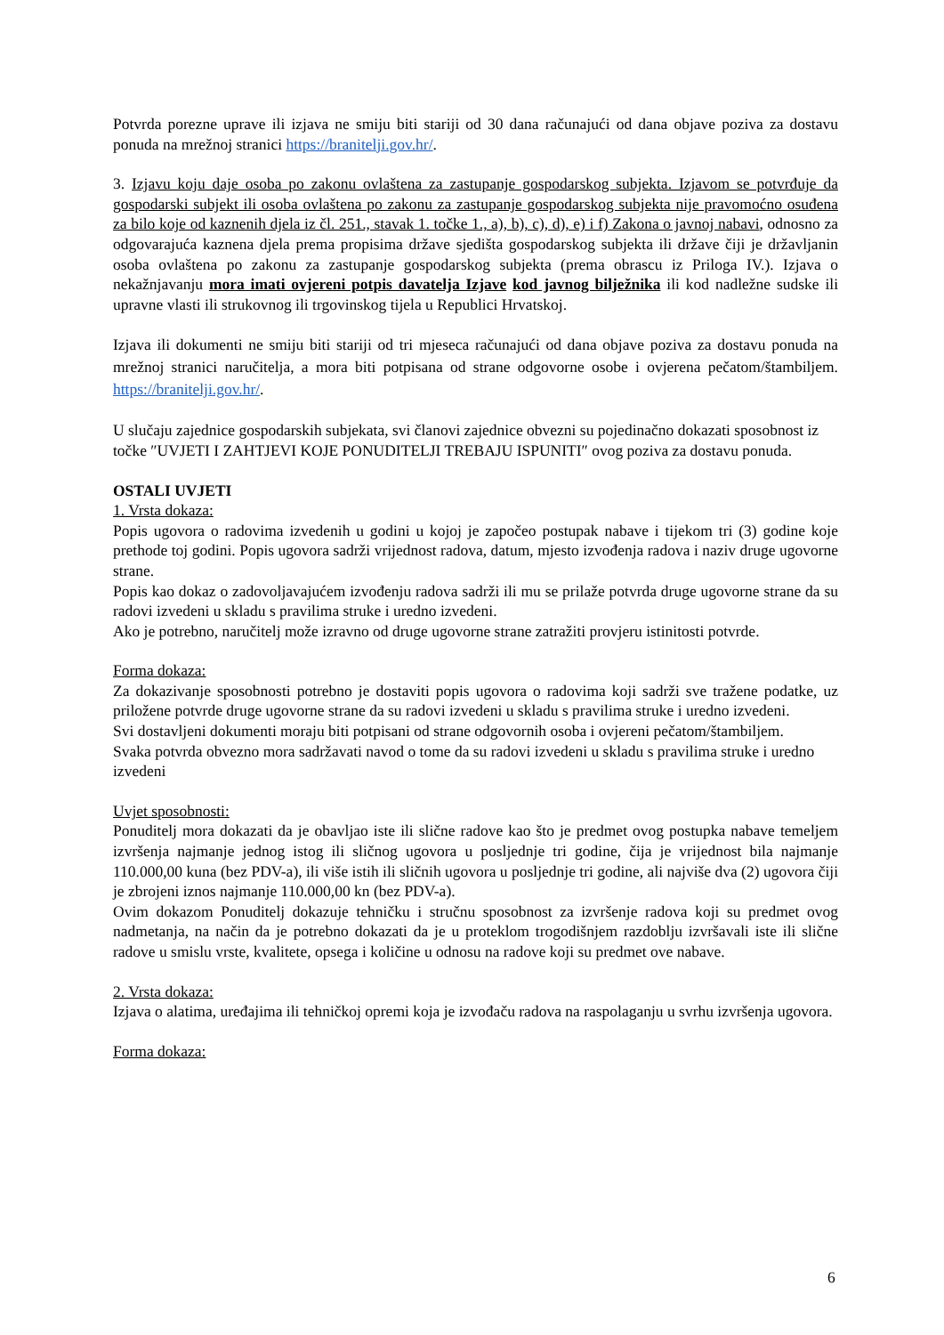Potvrda porezne uprave ili izjava ne smiju biti stariji od 30 dana računajući od dana objave poziva za dostavu ponuda na mrežnoj stranici https://branitelji.gov.hr/.
3. Izjavu koju daje osoba po zakonu ovlaštena za zastupanje gospodarskog subjekta. Izjavom se potvrđuje da gospodarski subjekt ili osoba ovlaštena po zakonu za zastupanje gospodarskog subjekta nije pravomoćno osuđena za bilo koje od kaznenih djela iz čl. 251., stavak 1. točke 1., a), b), c), d), e) i f) Zakona o javnoj nabavi, odnosno za odgovarajuća kaznena djela prema propisima države sjedišta gospodarskog subjekta ili države čiji je državljanin osoba ovlaštena po zakonu za zastupanje gospodarskog subjekta (prema obrascu iz Priloga IV.). Izjava o nekažnjavanju mora imati ovjereni potpis davatelja Izjave kod javnog bilježnika ili kod nadležne sudske ili upravne vlasti ili strukovnog ili trgovinskog tijela u Republici Hrvatskoj.
Izjava ili dokumenti ne smiju biti stariji od tri mjeseca računajući od dana objave poziva za dostavu ponuda na mrežnoj stranici naručitelja, a mora biti potpisana od strane odgovorne osobe i ovjerena pečatom/štambiljem. https://branitelji.gov.hr/.
U slučaju zajednice gospodarskih subjekata, svi članovi zajednice obvezni su pojedinačno dokazati sposobnost iz točke ″UVJETI I ZAHTJEVI KOJE PONUDITELJI TREBAJU ISPUNITI″ ovog poziva za dostavu ponuda.
OSTALI UVJETI
1. Vrsta dokaza:
Popis ugovora o radovima izvedenih u godini u kojoj je započeo postupak nabave i tijekom tri (3) godine koje prethode toj godini. Popis ugovora sadrži vrijednost radova, datum, mjesto izvođenja radova i naziv druge ugovorne strane.
Popis kao dokaz o zadovoljavajućem izvođenju radova sadrži ili mu se prilaže potvrda druge ugovorne strane da su radovi izvedeni u skladu s pravilima struke i uredno izvedeni.
Ako je potrebno, naručitelj može izravno od druge ugovorne strane zatražiti provjeru istinitosti potvrde.
Forma dokaza:
Za dokazivanje sposobnosti potrebno je dostaviti popis ugovora o radovima koji sadrži sve tražene podatke, uz priložene potvrde druge ugovorne strane da su radovi izvedeni u skladu s pravilima struke i uredno izvedeni.
Svi dostavljeni dokumenti moraju biti potpisani od strane odgovornih osoba i ovjereni pečatom/štambiljem.
Svaka potvrda obvezno mora sadržavati navod o tome da su radovi izvedeni u skladu s pravilima struke i uredno izvedeni
Uvjet sposobnosti:
Ponuditelj mora dokazati da je obavljao iste ili slične radove kao što je predmet ovog postupka nabave temeljem izvršenja najmanje jednog istog ili sličnog ugovora u posljednje tri godine, čija je vrijednost bila najmanje 110.000,00 kuna (bez PDV-a), ili više istih ili sličnih ugovora u posljednje tri godine, ali najviše dva (2) ugovora čiji je zbrojeni iznos najmanje 110.000,00 kn (bez PDV-a).
Ovim dokazom Ponuditelj dokazuje tehničku i stručnu sposobnost za izvršenje radova koji su predmet ovog nadmetanja, na način da je potrebno dokazati da je u proteklom trogodišnjem razdoblju izvršavali iste ili slične radove u smislu vrste, kvalitete, opsega i količine u odnosu na radove koji su predmet ove nabave.
2. Vrsta dokaza:
Izjava o alatima, uređajima ili tehničkoj opremi koja je izvođaču radova na raspolaganju u svrhu izvršenja ugovora.
Forma dokaza:
6